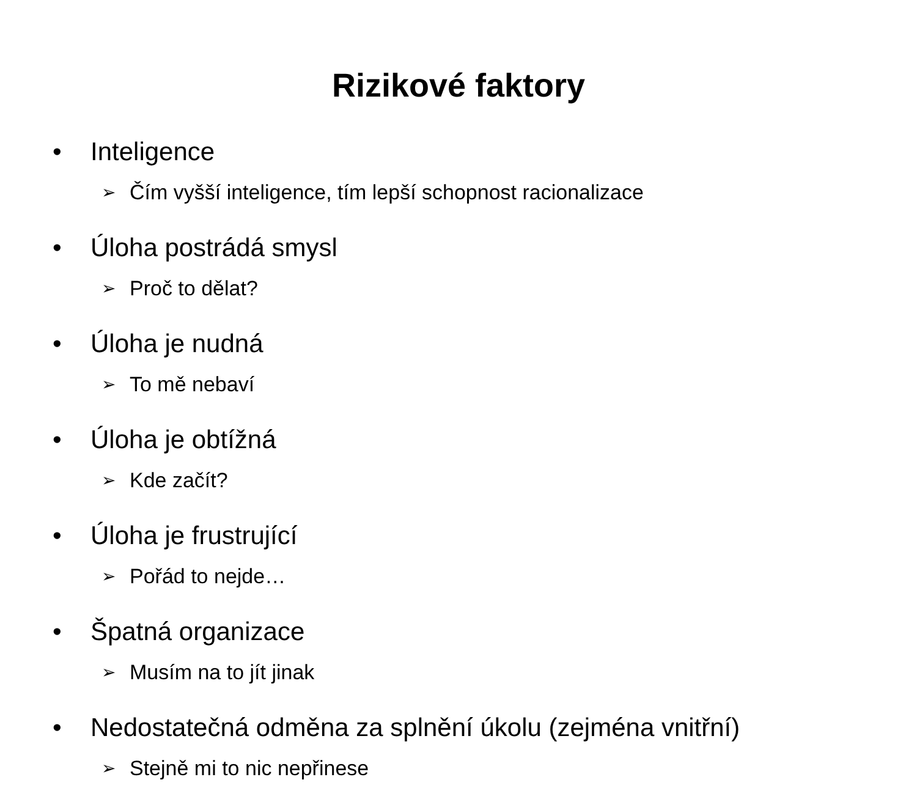Rizikové faktory
• Inteligence
➢ Čím vyšší inteligence, tím lepší schopnost racionalizace
• Úloha postrádá smysl
➢ Proč to dělat?
• Úloha je nudná
➢ To mě nebaví
• Úloha je obtížná
➢ Kde začít?
• Úloha je frustrující
➢ Pořád to nejde…
• Špatná organizace
➢ Musím na to jít jinak
• Nedostatečná odměna za splnění úkolu (zejména vnitřní)
➢ Stejně mi to nic nepřinese